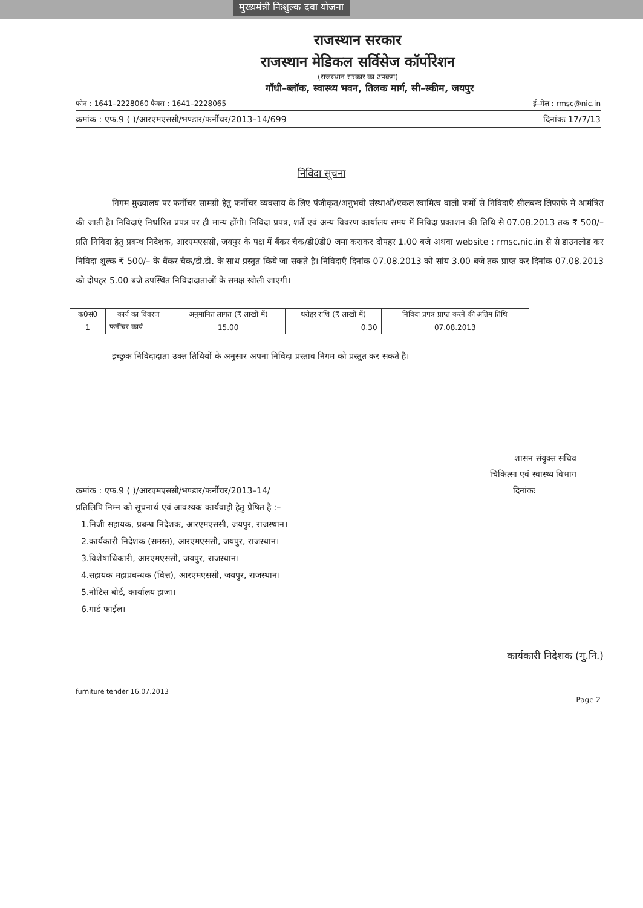मुख्यमंत्री निःशुल्क दवा योजना
राजस्थान सरकार
राजस्थान मेडिकल सर्विसेज कॉर्पोरेशन
(राजस्थान सरकार का उपक्रम)
गाँधी–ब्लॉक, स्वास्थ्य भवन, तिलक मार्ग, सी–स्कीम, जयपुर
फोन : 1641–2228060 फैक्स : 1641–2228065 ई–मेल : rmsc@nic.in
क्रमांक : एफ.9 ( )/आरएमएससी/भण्डार/फर्नीचर/2013–14/699 दिनांकः 17/7/13
निविदा सूचना
निगम मुख्यालय पर फर्नीचर सामग्री हेतु फर्नीचर व्यवसाय के लिए पंजीकृत/अनुभवी संस्थाओं/एकल स्वामित्व वाली फर्मो से निविदाएँ सीलबन्द लिफाफे में आमंत्रित की जाती है। निविदाएं निर्धारित प्रपत्र पर ही मान्य होंगी। निविदा प्रपत्र, शर्ते एवं अन्य विवरण कार्यालय समय में निविदा प्रकाशन की तिथि से 07.08.2013 तक ₹ 500/– प्रति निविदा हेतु प्रबन्ध निदेशक, आरएमएससी, जयपुर के पक्ष में बैंकर चैक/डी0डी0 जमा कराकर दोपहर 1.00 बजे अथवा website : rmsc.nic.in से से डाउनलोड कर निविदा शुल्क ₹ 500/– के बैंकर चैक/डी.डी. के साथ प्रस्तुत किये जा सकते है। निविदाएँ दिनांक 07.08.2013 को सांय 3.00 बजे तक प्राप्त कर दिनांक 07.08.2013 को दोपहर 5.00 बजे उपस्थित निविदादाताओं के समक्ष खोली जाएगी।
| क0सं0 | कार्य का विवरण | अनुमानित लागत (₹ लाखों में) | धरोहर राशि (₹ लाखों में) | निविदा प्रपत्र प्राप्त करने की अंतिम तिथि |
| --- | --- | --- | --- | --- |
| 1 | फर्नीचर कार्य | 15.00 | 0.30 | 07.08.2013 |
इच्छुक निविदादाता उक्त तिथियों के अनुसार अपना निविदा प्रस्ताव निगम को प्रस्तुत कर सकते है।
शासन संयुक्त सचिव
चिकित्सा एवं स्वास्थ्य विभाग
क्रमांक : एफ.9 ( )/आरएमएससी/भण्डार/फर्नीचर/2013–14/ दिनांकः
प्रतिलिपि निम्न को सूचनार्थ एवं आवश्यक कार्यवाही हेतु प्रेषित है :–
1.निजी सहायक, प्रबन्ध निदेशक, आरएमएससी, जयपुर, राजस्थान।
2.कार्यकारी निदेशक (समस्त), आरएमएससी, जयपुर, राजस्थान।
3.विशेषाधिकारी, आरएमएससी, जयपुर, राजस्थान।
4.सहायक महाप्रबन्धक (वित्त), आरएमएससी, जयपुर, राजस्थान।
5.नोटिस बोर्ड, कार्यालय हाजा।
6.गार्ड फाईल।
कार्यकारी निदेशक (गु.नि.)
furniture tender 16.07.2013
Page 2